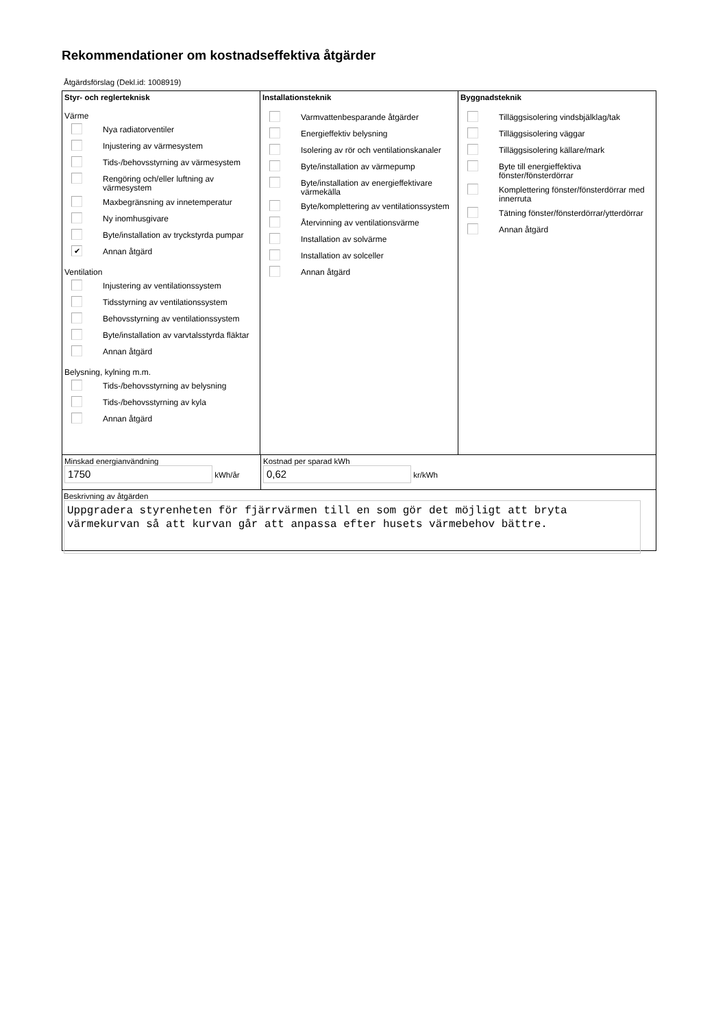Rekommendationer om kostnadseffektiva åtgärder
Åtgärdsförslag (Dekl.id: 1008919)
Styr- och reglerteknisk
Värme
Nya radiatorventiler
Injustering av värmesystem
Tids-/behovsstyrning av värmesystem
Rengöring och/eller luftning av värmesystem
Maxbegränsning av innetemperatur
Ny inomhusgivare
Byte/installation av tryckstyrda pumpar
✔
Annan åtgärd
Ventilation
Injustering av ventilationssystem
Tidsstyrning av ventilationssystem
Behovsstyrning av ventilationssystem
Byte/installation av varvtalsstyrda fläktar
Annan åtgärd
Belysning, kylning m.m.
Tids-/behovsstyrning av belysning
Tids-/behovsstyrning av kyla
Annan åtgärd
Installationsteknik
Varmvattenbesparande åtgärder
Energieffektiv belysning
Isolering av rör och ventilationskanaler
Byte/installation av värmepump
Byte/installation av energieffektivare värmekälla
Byte/komplettering av ventilationssystem
Återvinning av ventilationsvärme
Installation av solvärme
Installation av solceller
Annan åtgärd
Byggnadsteknik
Tilläggsisolering vindsbjälklag/tak
Tilläggsisolering väggar
Tilläggsisolering källare/mark
Byte till energieffektiva fönster/fönsterdörrar
Komplettering fönster/fönsterdörrar med innerruta
Tätning fönster/fönsterdörrar/ytterdörrar
Annan åtgärd
Minskad energianvändning
1750 kWh/år
Kostnad per sparad kWh
0,62 kr/kWh
Beskrivning av åtgärden
Uppgradera styrenheten för fjärrvärmen till en som gör det möjligt att bryta värmekurvan så att kurvan går att anpassa efter husets värmebehov bättre.